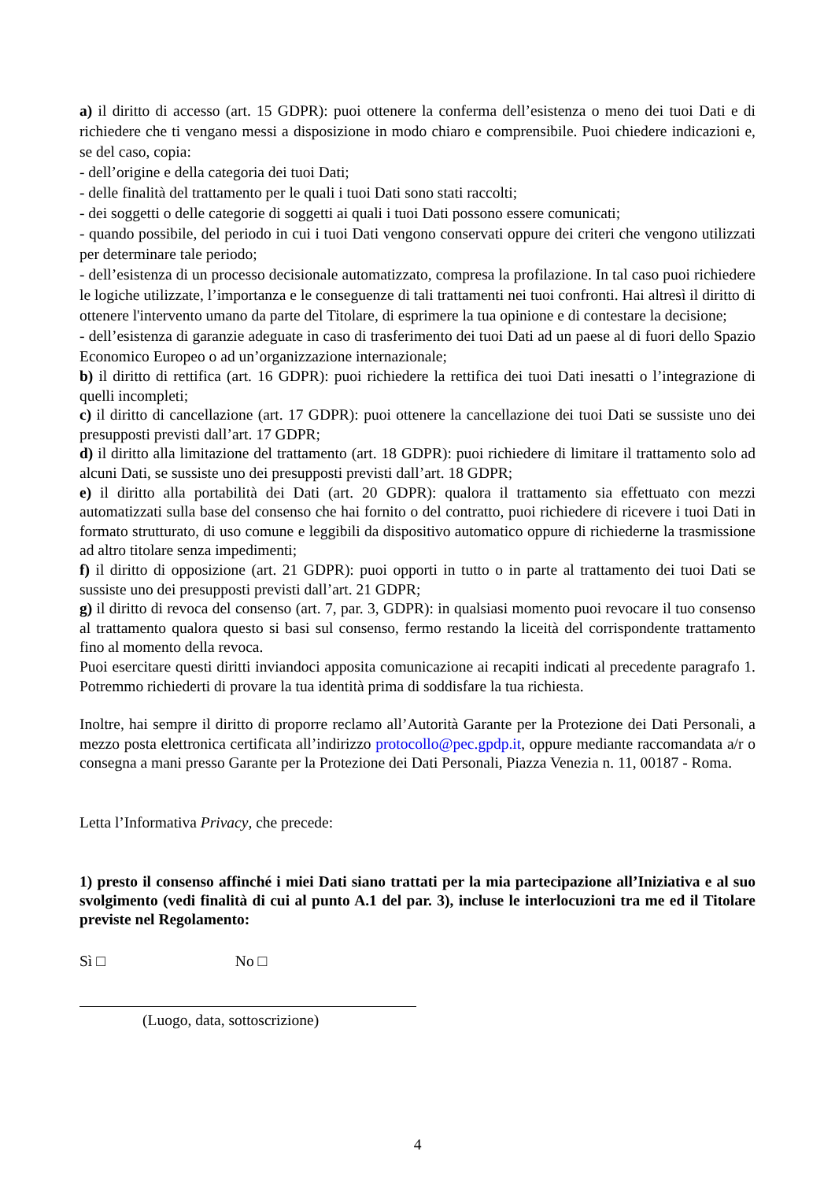a) il diritto di accesso (art. 15 GDPR): puoi ottenere la conferma dell’esistenza o meno dei tuoi Dati e di richiedere che ti vengano messi a disposizione in modo chiaro e comprensibile. Puoi chiedere indicazioni e, se del caso, copia:
- dell’origine e della categoria dei tuoi Dati;
- delle finalità del trattamento per le quali i tuoi Dati sono stati raccolti;
- dei soggetti o delle categorie di soggetti ai quali i tuoi Dati possono essere comunicati;
- quando possibile, del periodo in cui i tuoi Dati vengono conservati oppure dei criteri che vengono utilizzati per determinare tale periodo;
- dell’esistenza di un processo decisionale automatizzato, compresa la profilazione. In tal caso puoi richiedere le logiche utilizzate, l’importanza e le conseguenze di tali trattamenti nei tuoi confronti. Hai altresì il diritto di ottenere l'intervento umano da parte del Titolare, di esprimere la tua opinione e di contestare la decisione;
- dell’esistenza di garanzie adeguate in caso di trasferimento dei tuoi Dati ad un paese al di fuori dello Spazio Economico Europeo o ad un’organizzazione internazionale;
b) il diritto di rettifica (art. 16 GDPR): puoi richiedere la rettifica dei tuoi Dati inesatti o l’integrazione di quelli incompleti;
c) il diritto di cancellazione (art. 17 GDPR): puoi ottenere la cancellazione dei tuoi Dati se sussiste uno dei presupposti previsti dall’art. 17 GDPR;
d) il diritto alla limitazione del trattamento (art. 18 GDPR): puoi richiedere di limitare il trattamento solo ad alcuni Dati, se sussiste uno dei presupposti previsti dall’art. 18 GDPR;
e) il diritto alla portabilità dei Dati (art. 20 GDPR): qualora il trattamento sia effettuato con mezzi automatizzati sulla base del consenso che hai fornito o del contratto, puoi richiedere di ricevere i tuoi Dati in formato strutturato, di uso comune e leggibili da dispositivo automatico oppure di richiederne la trasmissione ad altro titolare senza impedimenti;
f) il diritto di opposizione (art. 21 GDPR): puoi opporti in tutto o in parte al trattamento dei tuoi Dati se sussiste uno dei presupposti previsti dall’art. 21 GDPR;
g) il diritto di revoca del consenso (art. 7, par. 3, GDPR): in qualsiasi momento puoi revocare il tuo consenso al trattamento qualora questo si basi sul consenso, fermo restando la liceità del corrispondente trattamento fino al momento della revoca.
Puoi esercitare questi diritti inviandoci apposita comunicazione ai recapiti indicati al precedente paragrafo 1. Potremmo richiederti di provare la tua identità prima di soddisfare la tua richiesta.
Inoltre, hai sempre il diritto di proporre reclamo all’Autorità Garante per la Protezione dei Dati Personali, a mezzo posta elettronica certificata all’indirizzo protocollo@pec.gpdp.it, oppure mediante raccomandata a/r o consegna a mani presso Garante per la Protezione dei Dati Personali, Piazza Venezia n. 11, 00187 - Roma.
Letta l’Informativa Privacy, che precede:
1) presto il consenso affinché i miei Dati siano trattati per la mia partecipazione all’Iniziativa e al suo svolgimento (vedi finalità di cui al punto A.1 del par. 3), incluse le interlocuzioni tra me ed il Titolare previste nel Regolamento:
Sì □ No □
(Luogo, data, sottoscrizione)
4